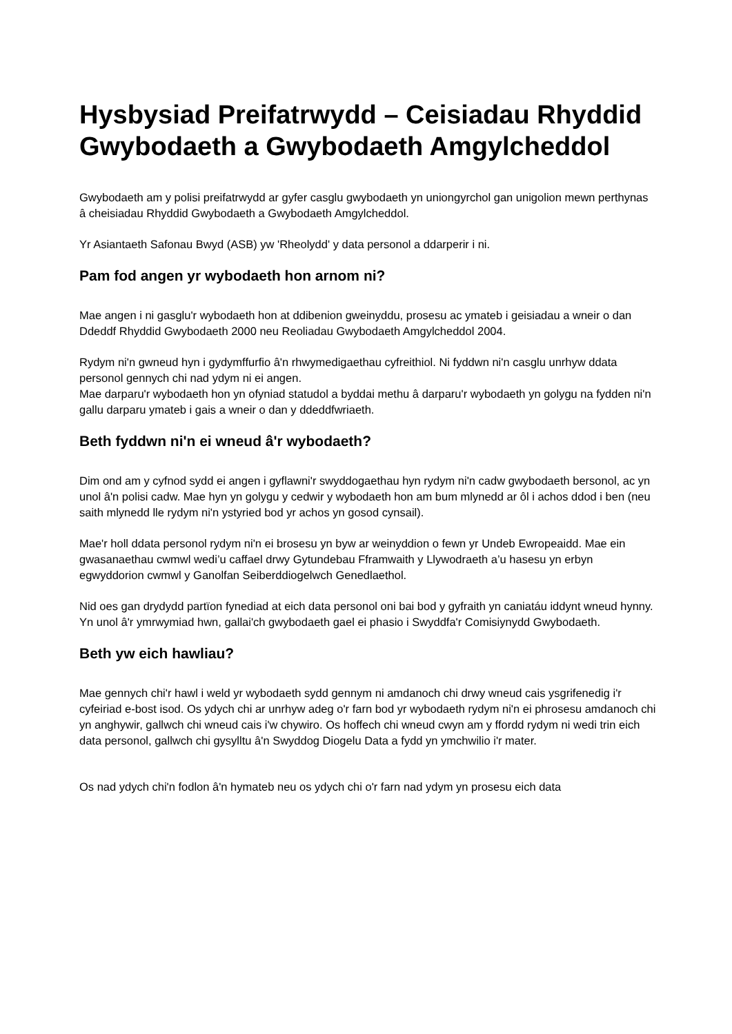Hysbysiad Preifatrwydd – Ceisiadau Rhyddid Gwybodaeth a Gwybodaeth Amgylcheddol
Gwybodaeth am y polisi preifatrwydd ar gyfer casglu gwybodaeth yn uniongyrchol gan unigolion mewn perthynas â cheisiadau Rhyddid Gwybodaeth a Gwybodaeth Amgylcheddol.
Yr Asiantaeth Safonau Bwyd (ASB) yw 'Rheolydd' y data personol a ddarperir i ni.
Pam fod angen yr wybodaeth hon arnom ni?
Mae angen i ni gasglu'r wybodaeth hon at ddibenion gweinyddu, prosesu ac ymateb i geisiadau a wneir o dan Ddeddf Rhyddid Gwybodaeth 2000 neu Reoliadau Gwybodaeth Amgylcheddol 2004.
Rydym ni'n gwneud hyn i gydymffurfio â'n rhwymedigaethau cyfreithiol. Ni fyddwn ni'n casglu unrhyw ddata personol gennych chi nad ydym ni ei angen.
Mae darparu'r wybodaeth hon yn ofyniad statudol a byddai methu â darparu'r wybodaeth yn golygu na fydden ni'n gallu darparu ymateb i gais a wneir o dan y ddeddfwriaeth.
Beth fyddwn ni'n ei wneud â'r wybodaeth?
Dim ond am y cyfnod sydd ei angen i gyflawni'r swyddogaethau hyn rydym ni'n cadw gwybodaeth bersonol, ac yn unol â'n polisi cadw. Mae hyn yn golygu y cedwir y wybodaeth hon am bum mlynedd ar ôl i achos ddod i ben (neu saith mlynedd lle rydym ni'n ystyried bod yr achos yn gosod cynsail).
Mae'r holl ddata personol rydym ni'n ei brosesu yn byw ar weinyddion o fewn yr Undeb Ewropeaidd. Mae ein gwasanaethau cwmwl wedi’u caffael drwy Gytundebau Fframwaith y Llywodraeth a’u hasesu yn erbyn egwyddorion cwmwl y Ganolfan Seiberddiogelwch Genedlaethol.
Nid oes gan drydydd partïon fynediad at eich data personol oni bai bod y gyfraith yn caniatáu iddynt wneud hynny. Yn unol â'r ymrwymiad hwn, gallai'ch gwybodaeth gael ei phasio i Swyddfa'r Comisiynydd Gwybodaeth.
Beth yw eich hawliau?
Mae gennych chi'r hawl i weld yr wybodaeth sydd gennym ni amdanoch chi drwy wneud cais ysgrifenedig i'r cyfeiriad e-bost isod. Os ydych chi ar unrhyw adeg o'r farn bod yr wybodaeth rydym ni'n ei phrosesu amdanoch chi yn anghywir, gallwch chi wneud cais i'w chywiro. Os hoffech chi wneud cwyn am y ffordd rydym ni wedi trin eich data personol, gallwch chi gysylltu â'n Swyddog Diogelu Data a fydd yn ymchwilio i'r mater.
Os nad ydych chi'n fodlon â'n hymateb neu os ydych chi o'r farn nad ydym yn prosesu eich data